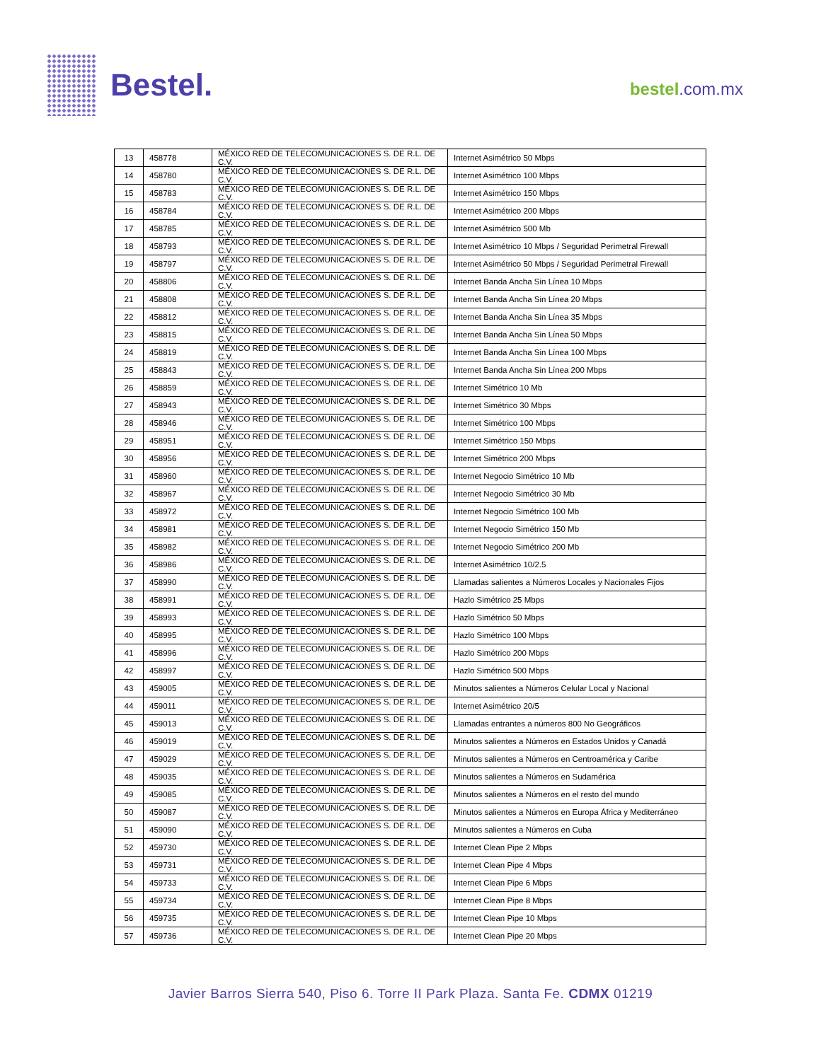Bestel.
bestel.com.mx
| 13 | 458778 | MÉXICO RED DE TELECOMUNICACIONES S. DE R.L. DE C.V. | Internet Asimétrico 50 Mbps |
| 14 | 458780 | MÉXICO RED DE TELECOMUNICACIONES S. DE R.L. DE C.V. | Internet Asimétrico 100 Mbps |
| 15 | 458783 | MÉXICO RED DE TELECOMUNICACIONES S. DE R.L. DE C.V. | Internet Asimétrico 150 Mbps |
| 16 | 458784 | MÉXICO RED DE TELECOMUNICACIONES S. DE R.L. DE C.V. | Internet Asimétrico 200 Mbps |
| 17 | 458785 | MÉXICO RED DE TELECOMUNICACIONES S. DE R.L. DE C.V. | Internet Asimétrico 500 Mb |
| 18 | 458793 | MÉXICO RED DE TELECOMUNICACIONES S. DE R.L. DE C.V. | Internet Asimétrico 10 Mbps / Seguridad Perimetral Firewall |
| 19 | 458797 | MÉXICO RED DE TELECOMUNICACIONES S. DE R.L. DE C.V. | Internet Asimétrico 50 Mbps / Seguridad Perimetral Firewall |
| 20 | 458806 | MÉXICO RED DE TELECOMUNICACIONES S. DE R.L. DE C.V. | Internet Banda Ancha Sin Línea 10 Mbps |
| 21 | 458808 | MÉXICO RED DE TELECOMUNICACIONES S. DE R.L. DE C.V. | Internet Banda Ancha Sin Línea 20 Mbps |
| 22 | 458812 | MÉXICO RED DE TELECOMUNICACIONES S. DE R.L. DE C.V. | Internet Banda Ancha Sin Línea 35 Mbps |
| 23 | 458815 | MÉXICO RED DE TELECOMUNICACIONES S. DE R.L. DE C.V. | Internet Banda Ancha Sin Línea 50 Mbps |
| 24 | 458819 | MÉXICO RED DE TELECOMUNICACIONES S. DE R.L. DE C.V. | Internet Banda Ancha Sin Línea 100 Mbps |
| 25 | 458843 | MÉXICO RED DE TELECOMUNICACIONES S. DE R.L. DE C.V. | Internet Banda Ancha Sin Línea 200 Mbps |
| 26 | 458859 | MÉXICO RED DE TELECOMUNICACIONES S. DE R.L. DE C.V. | Internet Simétrico 10 Mb |
| 27 | 458943 | MÉXICO RED DE TELECOMUNICACIONES S. DE R.L. DE C.V. | Internet Simétrico 30 Mbps |
| 28 | 458946 | MÉXICO RED DE TELECOMUNICACIONES S. DE R.L. DE C.V. | Internet Simétrico 100 Mbps |
| 29 | 458951 | MÉXICO RED DE TELECOMUNICACIONES S. DE R.L. DE C.V. | Internet Simétrico 150 Mbps |
| 30 | 458956 | MÉXICO RED DE TELECOMUNICACIONES S. DE R.L. DE C.V. | Internet Simétrico 200 Mbps |
| 31 | 458960 | MÉXICO RED DE TELECOMUNICACIONES S. DE R.L. DE C.V. | Internet Negocio Simétrico 10 Mb |
| 32 | 458967 | MÉXICO RED DE TELECOMUNICACIONES S. DE R.L. DE C.V. | Internet Negocio Simétrico 30 Mb |
| 33 | 458972 | MÉXICO RED DE TELECOMUNICACIONES S. DE R.L. DE C.V. | Internet Negocio Simétrico 100 Mb |
| 34 | 458981 | MÉXICO RED DE TELECOMUNICACIONES S. DE R.L. DE C.V. | Internet Negocio Simétrico 150 Mb |
| 35 | 458982 | MÉXICO RED DE TELECOMUNICACIONES S. DE R.L. DE C.V. | Internet Negocio Simétrico 200 Mb |
| 36 | 458986 | MÉXICO RED DE TELECOMUNICACIONES S. DE R.L. DE C.V. | Internet Asimétrico 10/2.5 |
| 37 | 458990 | MÉXICO RED DE TELECOMUNICACIONES S. DE R.L. DE C.V. | Llamadas salientes a Números Locales y Nacionales Fijos |
| 38 | 458991 | MÉXICO RED DE TELECOMUNICACIONES S. DE R.L. DE C.V. | Hazlo Simétrico 25 Mbps |
| 39 | 458993 | MÉXICO RED DE TELECOMUNICACIONES S. DE R.L. DE C.V. | Hazlo Simétrico 50 Mbps |
| 40 | 458995 | MÉXICO RED DE TELECOMUNICACIONES S. DE R.L. DE C.V. | Hazlo Simétrico 100 Mbps |
| 41 | 458996 | MÉXICO RED DE TELECOMUNICACIONES S. DE R.L. DE C.V. | Hazlo Simétrico 200 Mbps |
| 42 | 458997 | MÉXICO RED DE TELECOMUNICACIONES S. DE R.L. DE C.V. | Hazlo Simétrico 500 Mbps |
| 43 | 459005 | MÉXICO RED DE TELECOMUNICACIONES S. DE R.L. DE C.V. | Minutos salientes a Números Celular Local y Nacional |
| 44 | 459011 | MÉXICO RED DE TELECOMUNICACIONES S. DE R.L. DE C.V. | Internet Asimétrico 20/5 |
| 45 | 459013 | MÉXICO RED DE TELECOMUNICACIONES S. DE R.L. DE C.V. | Llamadas entrantes a números 800 No Geográficos |
| 46 | 459019 | MÉXICO RED DE TELECOMUNICACIONES S. DE R.L. DE C.V. | Minutos salientes a Números en Estados Unidos y Canadá |
| 47 | 459029 | MÉXICO RED DE TELECOMUNICACIONES S. DE R.L. DE C.V. | Minutos salientes a Números en Centroamérica y Caribe |
| 48 | 459035 | MÉXICO RED DE TELECOMUNICACIONES S. DE R.L. DE C.V. | Minutos salientes a Números en Sudamérica |
| 49 | 459085 | MÉXICO RED DE TELECOMUNICACIONES S. DE R.L. DE C.V. | Minutos salientes a Números en el resto del mundo |
| 50 | 459087 | MÉXICO RED DE TELECOMUNICACIONES S. DE R.L. DE C.V. | Minutos salientes a Números en Europa África y Mediterráneo |
| 51 | 459090 | MÉXICO RED DE TELECOMUNICACIONES S. DE R.L. DE C.V. | Minutos salientes a Números en Cuba |
| 52 | 459730 | MÉXICO RED DE TELECOMUNICACIONES S. DE R.L. DE C.V. | Internet Clean Pipe 2 Mbps |
| 53 | 459731 | MÉXICO RED DE TELECOMUNICACIONES S. DE R.L. DE C.V. | Internet Clean Pipe 4 Mbps |
| 54 | 459733 | MÉXICO RED DE TELECOMUNICACIONES S. DE R.L. DE C.V. | Internet Clean Pipe 6 Mbps |
| 55 | 459734 | MÉXICO RED DE TELECOMUNICACIONES S. DE R.L. DE C.V. | Internet Clean Pipe 8 Mbps |
| 56 | 459735 | MÉXICO RED DE TELECOMUNICACIONES S. DE R.L. DE C.V. | Internet Clean Pipe 10 Mbps |
| 57 | 459736 | MÉXICO RED DE TELECOMUNICACIONES S. DE R.L. DE C.V. | Internet Clean Pipe 20 Mbps |
Javier Barros Sierra 540, Piso 6. Torre II Park Plaza. Santa Fe. CDMX 01219